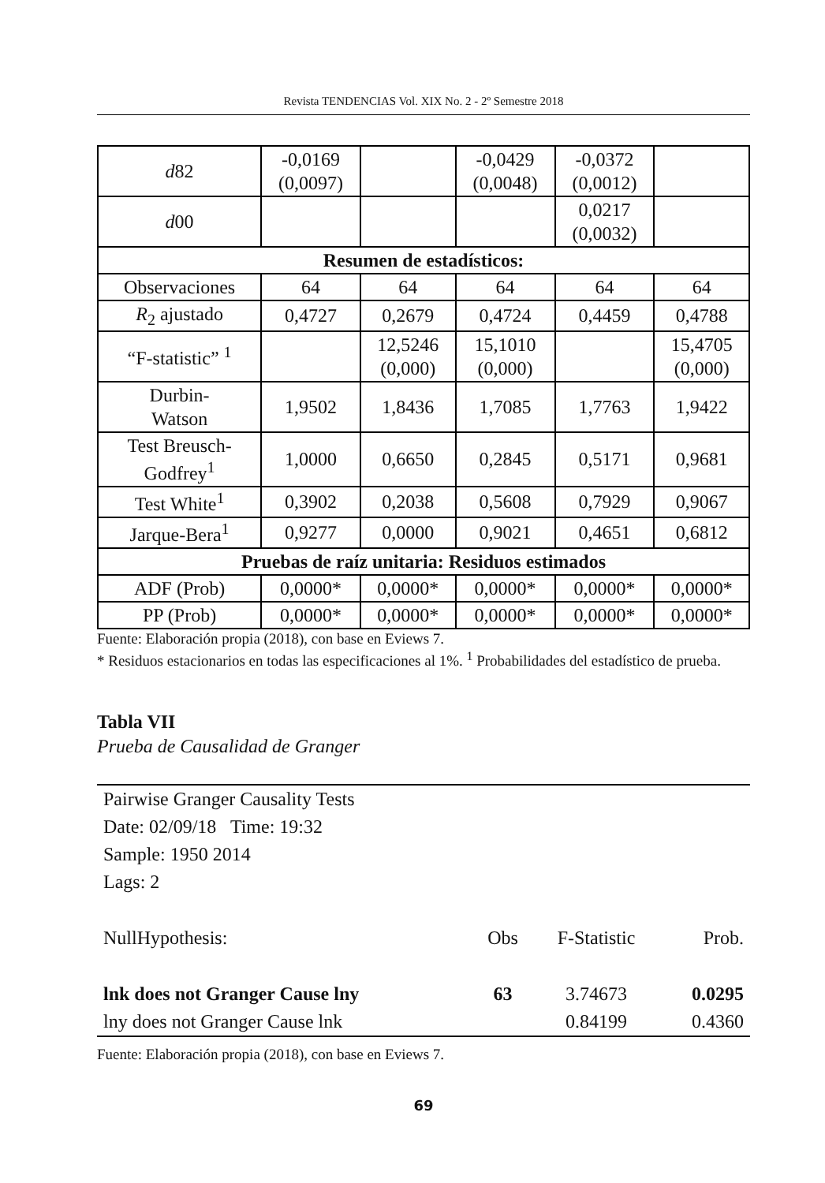Revista TENDENCIAS Vol. XIX No. 2 - 2º Semestre 2018
| d 82 | -0,0169 (0,0097) | | -0,0429 (0,0048) | -0,0372 (0,0012) | |
| d 00 | | | | 0,0217 (0,0032) | |
| Resumen de estadísticos: | | | | | |
| Observaciones | 64 | 64 | 64 | 64 | 64 |
| R<sub>2</sub> ajustado | 0,4727 | 0,2679 | 0,4724 | 0,4459 | 0,4788 |
| “F-statistic” <sup>1</sup> | | 12,5246 (0,000) | 15,1010 (0,000) | | 15,4705 (0,000) |
| Durbin- Watson | 1,9502 | 1,8436 | 1,7085 | 1,7763 | 1,9422 |
| Test Breusch- Godfrey<sup>1</sup> | 1,0000 | 0,6650 | 0,2845 | 0,5171 | 0,9681 |
| Test White<sup>1</sup> | 0,3902 | 0,2038 | 0,5608 | 0,7929 | 0,9067 |
| Jarque-Bera<sup>1</sup> | 0,9277 | 0,0000 | 0,9021 | 0,4651 | 0,6812 |
| Pruebas de raíz unitaria: Residuos estimados | | | | | |
| ADF (Prob) | 0,0000* | 0,0000* | 0,0000* | 0,0000* | 0,0000* |
| PP (Prob) | 0,0000* | 0,0000* | 0,0000* | 0,0000* | 0,0000* |
Fuente: Elaboración propia (2018), con base en Eviews 7.
* Residuos estacionarios en todas las especificaciones al 1%. <sup>1</sup> Probabilidades del estadístico de prueba.
Tabla VII
Prueba de Causalidad de Granger
| Pairwise Granger Causality Tests | | | |
| Date: 02/09/18 Time: 19:32 | | | |
| Sample: 1950 2014 | | | |
| Lags: 2 | | | |
| NullHypothesis: | Obs | F-Statistic | Prob. |
| lnk does not Granger Cause lny | 63 | 3.74673 | 0.0295 |
| lny does not Granger Cause lnk | | 0.84199 | 0.4360 |
Fuente: Elaboración propia (2018), con base en Eviews 7.
69